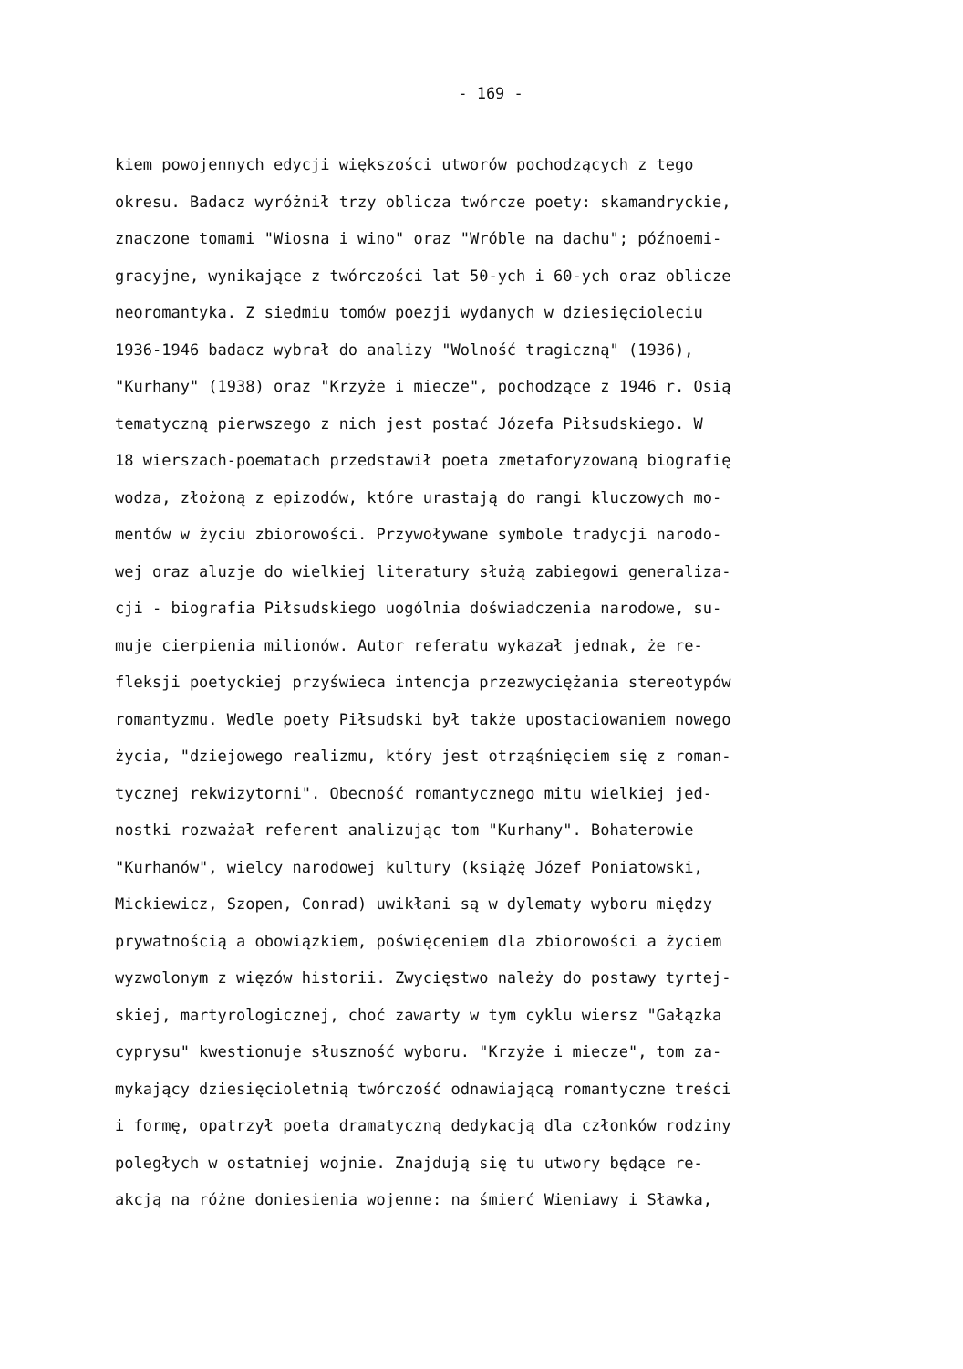- 169 -
kiem powojennych edycji większości utworów pochodzących z tego
okresu. Badacz wyróżnił trzy oblicza twórcze poety: skamandryckie,
znaczone tomami "Wiosna i wino" oraz "Wróble na dachu"; późnoemi-
gracyjne, wynikające z twórczości lat 50-ych i 60-ych oraz oblicze
neoromantyka. Z siedmiu tomów poezji wydanych w dziesięcioleciu
1936-1946 badacz wybrał do analizy "Wolność tragiczną" (1936),
"Kurhany" (1938) oraz "Krzyże i miecze", pochodzące z 1946 r. Osią
tematyczną pierwszego z nich jest postać Józefa Piłsudskiego. W
18 wierszach-poematach przedstawił poeta zmetaforyzowaną biografię
wodza, złożoną z epizodów, które urastają do rangi kluczowych mo-
mentów w życiu zbiorowości. Przywoływane symbole tradycji narodo-
wej oraz aluzje do wielkiej literatury służą zabiegowi generaliza-
cji - biografia Piłsudskiego uogólnia doświadczenia narodowe, su-
muje cierpienia milionów. Autor referatu wykazał jednak, że re-
fleksji poetyckiej przyświeca intencja przezwyciężania stereotypów
romantyzmu. Wedle poety Piłsudski był także upostaciowaniem nowego
życia, "dziejowego realizmu, który jest otrząśnięciem się z roman-
tycznej rekwizytorni". Obecność romantycznego mitu wielkiej jed-
nostki rozważał referent analizując tom "Kurhany". Bohaterowie
"Kurhanów", wielcy narodowej kultury (książę Józef Poniatowski,
Mickiewicz, Szopen, Conrad) uwikłani są w dylematy wyboru między
prywatnością a obowiązkiem, poświęceniem dla zbiorowości a życiem
wyzwolonym z więzów historii. Zwycięstwo należy do postawy tyrtej-
skiej, martyrologicznej, choć zawarty w tym cyklu wiersz "Gałązka
cyprysu" kwestionuje słuszność wyboru. "Krzyże i miecze", tom za-
mykający dziesięcioletnią twórczość odnawiającą romantyczne treści
i formę, opatrzył poeta dramatyczną dedykacją dla członków rodziny
poległych w ostatniej wojnie. Znajdują się tu utwory będące re-
akcją na różne doniesienia wojenne: na śmierć Wieniawy i Sławka,